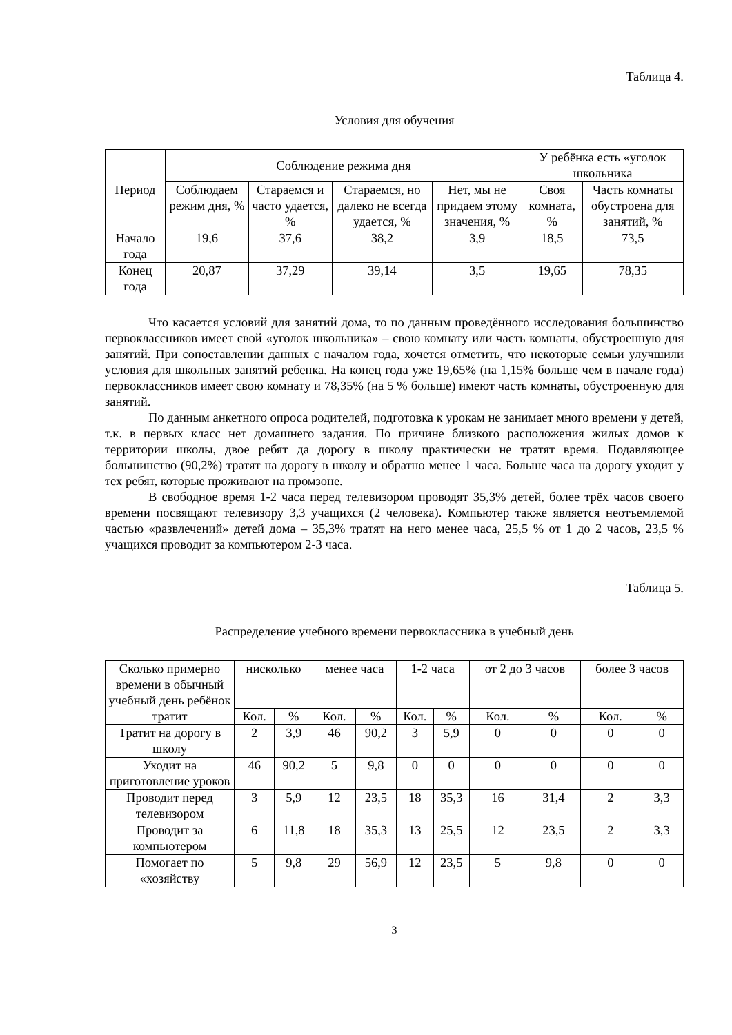Таблица 4.
Условия для обучения
| Период | Соблюдение режима дня | | | | У ребёнка есть «уголок школьника | |
| --- | --- | --- | --- | --- | --- | --- |
| | Соблюдаем режим дня, % | Стараемся и часто удается, % | Стараемся, но далеко не всегда удается, % | Нет, мы не придаем этому значения, % | Своя комната, % | Часть комнаты обустроена для занятий, % |
| Начало года | 19,6 | 37,6 | 38,2 | 3,9 | 18,5 | 73,5 |
| Конец года | 20,87 | 37,29 | 39,14 | 3,5 | 19,65 | 78,35 |
Что касается условий для занятий дома, то по данным проведённого исследования большинство первоклассников имеет свой «уголок школьника» – свою комнату или часть комнаты, обустроенную для занятий. При сопоставлении данных с началом года, хочется отметить, что некоторые семьи улучшили условия для школьных занятий ребенка. На конец года уже 19,65% (на 1,15% больше чем в начале года) первоклассников имеет свою комнату и 78,35% (на 5 % больше) имеют часть комнаты, обустроенную для занятий.
По данным анкетного опроса родителей, подготовка к урокам не занимает много времени у детей, т.к. в первых класс нет домашнего задания. По причине близкого расположения жилых домов к территории школы, двое ребят да дорогу в школу практически не тратят время. Подавляющее большинство (90,2%) тратят на дорогу в школу и обратно менее 1 часа. Больше часа на дорогу уходит у тех ребят, которые проживают на промзоне.
В свободное время 1-2 часа перед телевизором проводят 35,3% детей, более трёх часов своего времени посвящают телевизору 3,3 учащихся (2 человека). Компьютер также является неотъемлемой частью «развлечений» детей дома – 35,3% тратят на него менее часа, 25,5 % от 1 до 2 часов, 23,5 % учащихся проводит за компьютером 2-3 часа.
Таблица 5.
Распределение учебного времени первоклассника в учебный день
| Сколько примерно времени в обычный учебный день ребёнок тратит | нисколько | | менее часа | | 1-2 часа | | от 2 до 3 часов | | более 3 часов | |
| --- | --- | --- | --- | --- | --- | --- | --- | --- | --- | --- |
| | Кол. | % | Кол. | % | Кол. | % | Кол. | % | Кол. | % |
| Тратит на дорогу в школу | 2 | 3,9 | 46 | 90,2 | 3 | 5,9 | 0 | 0 | 0 | 0 |
| Уходит на приготовление уроков | 46 | 90,2 | 5 | 9,8 | 0 | 0 | 0 | 0 | 0 | 0 |
| Проводит перед телевизором | 3 | 5,9 | 12 | 23,5 | 18 | 35,3 | 16 | 31,4 | 2 | 3,3 |
| Проводит за компьютером | 6 | 11,8 | 18 | 35,3 | 13 | 25,5 | 12 | 23,5 | 2 | 3,3 |
| Помогает по «хозяйству | 5 | 9,8 | 29 | 56,9 | 12 | 23,5 | 5 | 9,8 | 0 | 0 |
3